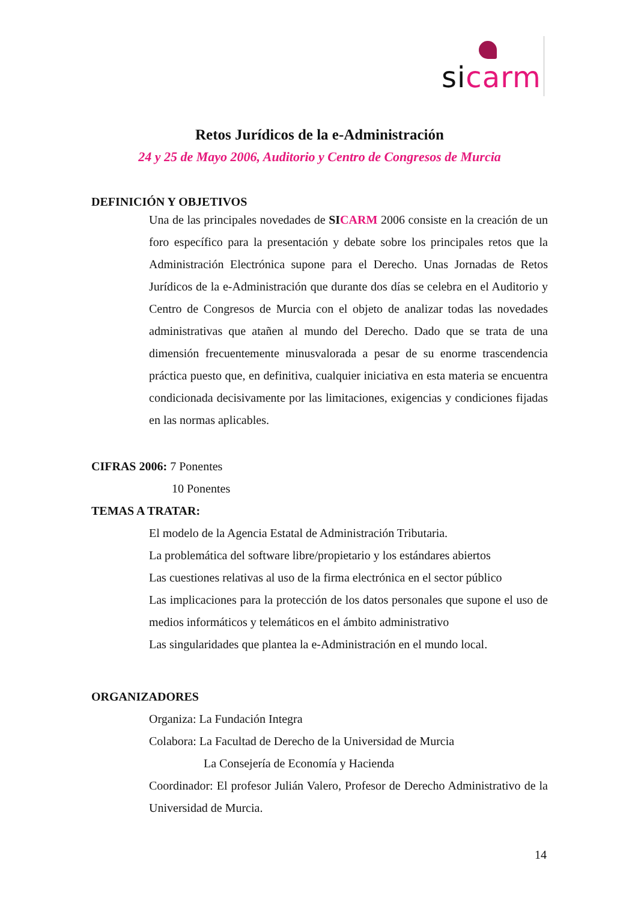sicarm
Retos Jurídicos de la e-Administración
24 y 25 de Mayo 2006, Auditorio y Centro de Congresos de Murcia
DEFINICIÓN Y OBJETIVOS
Una de las principales novedades de SI CARM 2006 consiste en la creación de un foro específico para la presentación y debate sobre los principales retos que la Administración Electrónica supone para el Derecho. Unas Jornadas de Retos Jurídicos de la e-Administración que durante dos días se celebra en el Auditorio y Centro de Congresos de Murcia con el objeto de analizar todas las novedades administrativas que atañen al mundo del Derecho. Dado que se trata de una dimensión frecuentemente minusvalorada a pesar de su enorme trascendencia práctica puesto que, en definitiva, cualquier iniciativa en esta materia se encuentra condicionada decisivamente por las limitaciones, exigencias y condiciones fijadas en las normas aplicables.
CIFRAS 2006: 7 Ponentes
10 Ponentes
TEMAS A TRATAR:
El modelo de la Agencia Estatal de Administración Tributaria.
La problemática del software libre/propietario y los estándares abiertos
Las cuestiones relativas al uso de la firma electrónica en el sector público
Las implicaciones para la protección de los datos personales que supone el uso de medios informáticos y telemáticos en el ámbito administrativo
Las singularidades que plantea la e-Administración en el mundo local.
ORGANIZADORES
Organiza: La Fundación Integra
Colabora: La Facultad de Derecho de la Universidad de Murcia
La Consejería de Economía y Hacienda
Coordinador: El profesor Julián Valero, Profesor de Derecho Administrativo de la Universidad de Murcia.
14